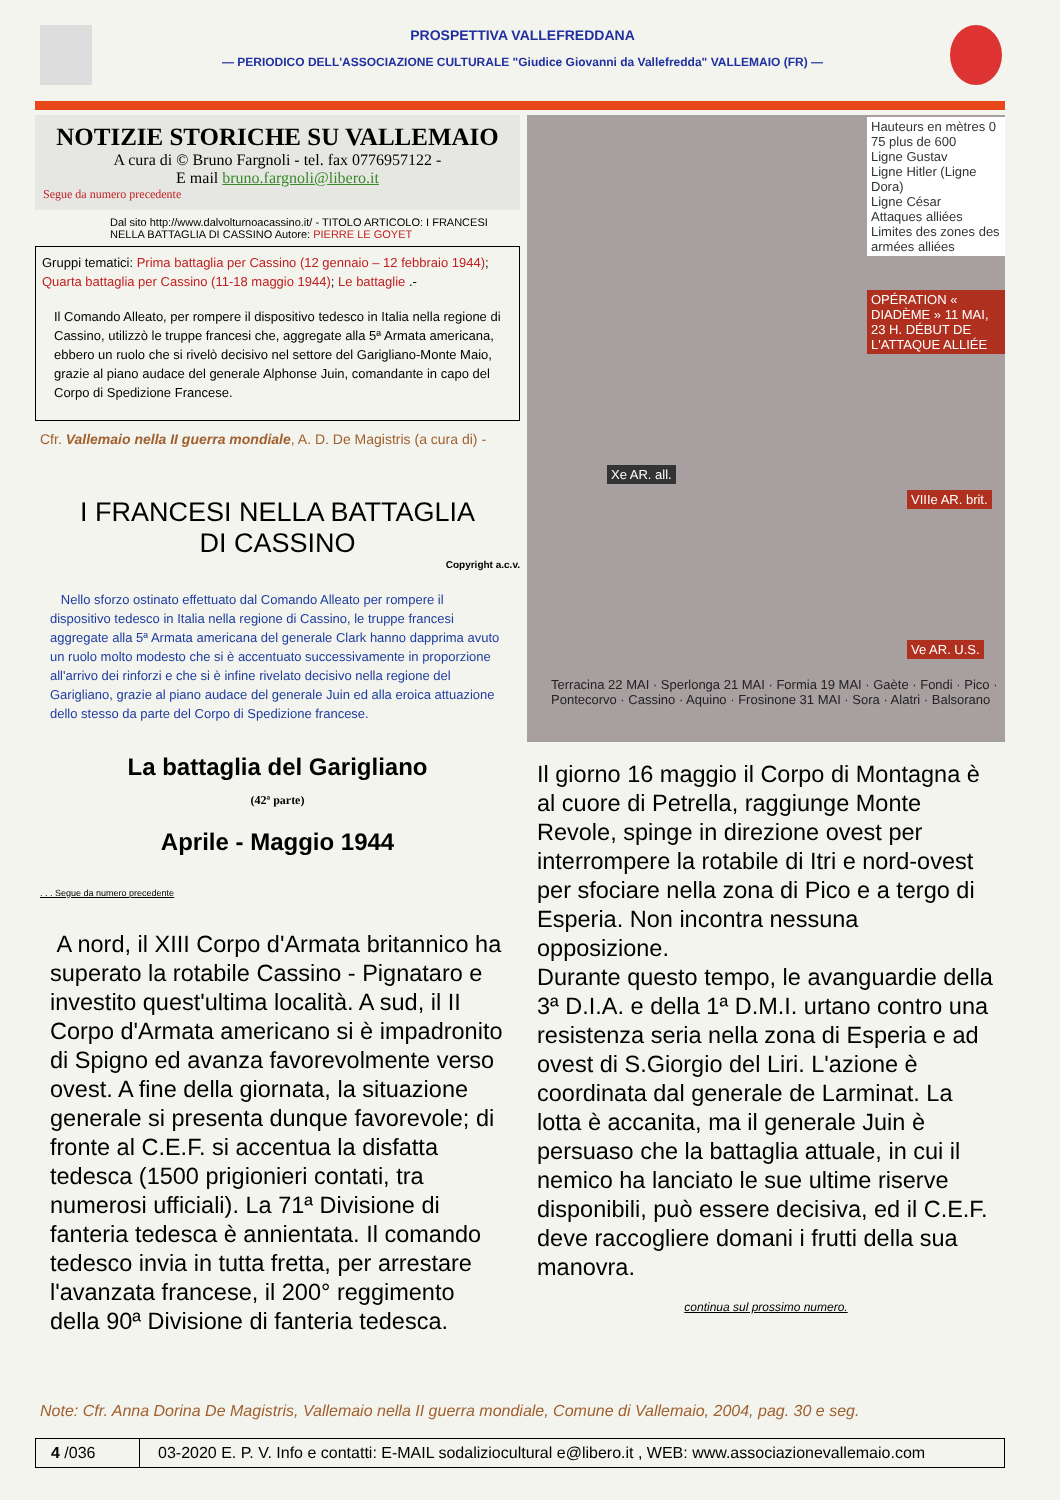PROSPETTIVA VALLEFREDDANA
— PERIODICO DELL'ASSOCIAZIONE CULTURALE "Giudice Giovanni da Vallefredda" VALLEMAIO (FR) —
NOTIZIE STORICHE SU VALLEMAIO
A cura di © Bruno Fargnoli - tel. fax 0776957122 -
E mail bruno.fargnoli@libero.it
Segue da numero precedente
Dal sito http://www.dalvolturnoacassino.it/ - TITOLO ARTICOLO: I FRANCESI NELLA BATTAGLIA DI CASSINO Autore: PIERRE LE GOYET
Gruppi tematici: Prima battaglia per Cassino (12 gennaio – 12 febbraio 1944); Quarta battaglia per Cassino (11-18 maggio 1944); Le battaglie .-
Il Comando Alleato, per rompere il dispositivo tedesco in Italia nella regione di Cassino, utilizzò le truppe francesi che, aggregate alla 5ª Armata americana, ebbero un ruolo che si rivelò decisivo nel settore del Garigliano-Monte Maio, grazie al piano audace del generale Alphonse Juin, comandante in capo del Corpo di Spedizione Francese.
Cfr. Vallemaio nella II guerra mondiale, A. D. De Magistris (a cura di) -
I FRANCESI NELLA BATTAGLIA
DI CASSINO
Copyright a.c.v.
Nello sforzo ostinato effettuato dal Comando Alleato per rompere il dispositivo tedesco in Italia nella regione di Cassino, le truppe francesi aggregate alla 5ª Armata americana del generale Clark hanno dapprima avuto un ruolo molto modesto che si è accentuato successivamente in proporzione all'arrivo dei rinforzi e che si è infine rivelato decisivo nella regione del Garigliano, grazie al piano audace del generale Juin ed alla eroica attuazione dello stesso da parte del Corpo di Spedizione francese.
La battaglia del Garigliano
(42ª parte)
Aprile - Maggio 1944
. . . Segue da numero precedente
A nord, il XIII Corpo d'Armata britannico ha superato la rotabile Cassino - Pignataro e investito quest'ultima località. A sud, il II Corpo d'Armata americano si è impadronito di Spigno ed avanza favorevolmente verso ovest. A fine della giornata, la situazione generale si presenta dunque favorevole; di fronte al C.E.F. si accentua la disfatta tedesca (1500 prigionieri contati, tra numerosi ufficiali). La 71ª Divisione di fanteria tedesca è annientata. Il comando tedesco invia in tutta fretta, per arrestare l'avanzata francese, il 200° reggimento della 90ª Divisione di fanteria tedesca.
Hauteurs en mètres 0 75 plus de 600
Ligne Gustav
Ligne Hitler (Ligne Dora)
Ligne César
Attaques alliées
Limites des zones des armées alliées
OPÉRATION « DIADÈME » 11 MAI, 23 H. DÉBUT DE L'ATTAQUE ALLIÉE
Xe AR. all.
VIIIe AR. brit.
Ve AR. U.S.
Terracina 22 MAI · Sperlonga 21 MAI · Formia 19 MAI · Gaète · Fondi · Pico · Pontecorvo · Cassino · Aquino · Frosinone 31 MAI · Sora · Alatri · Balsorano
Il giorno 16 maggio il Corpo di Montagna è al cuore di Petrella, raggiunge Monte Revole, spinge in direzione ovest per interrompere la rotabile di Itri e nord-ovest per sfociare nella zona di Pico e a tergo di Esperia. Non incontra nessuna opposizione.
Durante questo tempo, le avanguardie della 3ª D.I.A. e della 1ª D.M.I. urtano contro una resistenza seria nella zona di Esperia e ad ovest di S.Giorgio del Liri. L'azione è coordinata dal generale de Larminat. La lotta è accanita, ma il generale Juin è persuaso che la battaglia attuale, in cui il nemico ha lanciato le sue ultime riserve disponibili, può essere decisiva, ed il C.E.F. deve raccogliere domani i frutti della sua manovra.
continua sul prossimo numero.
Note: Cfr. Anna Dorina De Magistris, Vallemaio nella II guerra mondiale, Comune di Vallemaio, 2004, pag. 30 e seg.
4 /036
03-2020 E. P. V. Info e contatti: E-MAIL sodaliziocultural e@libero.it , WEB: www.associazionevallemaio.com